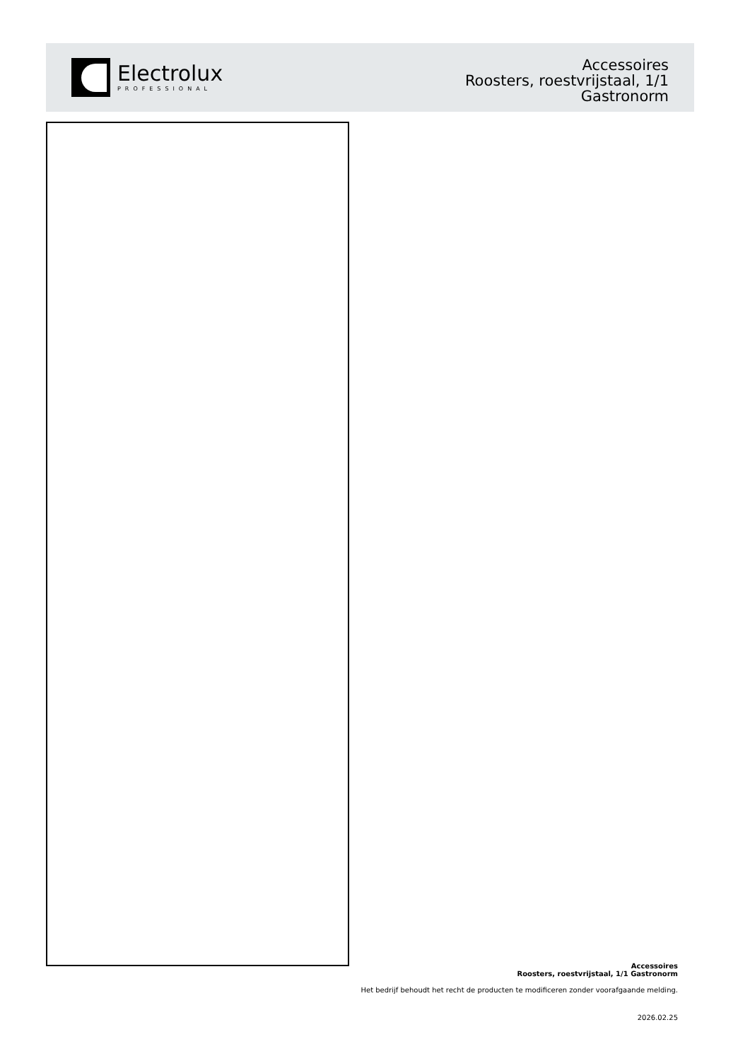Electrolux
PROFESSIONAL
Accessoires
Roosters, roestvrijstaal, 1/1
Gastronorm
Accessoires
Roosters, roestvrijstaal, 1/1 Gastronorm
Het bedrijf behoudt het recht de producten te modificeren zonder voorafgaande melding.
2026.02.25